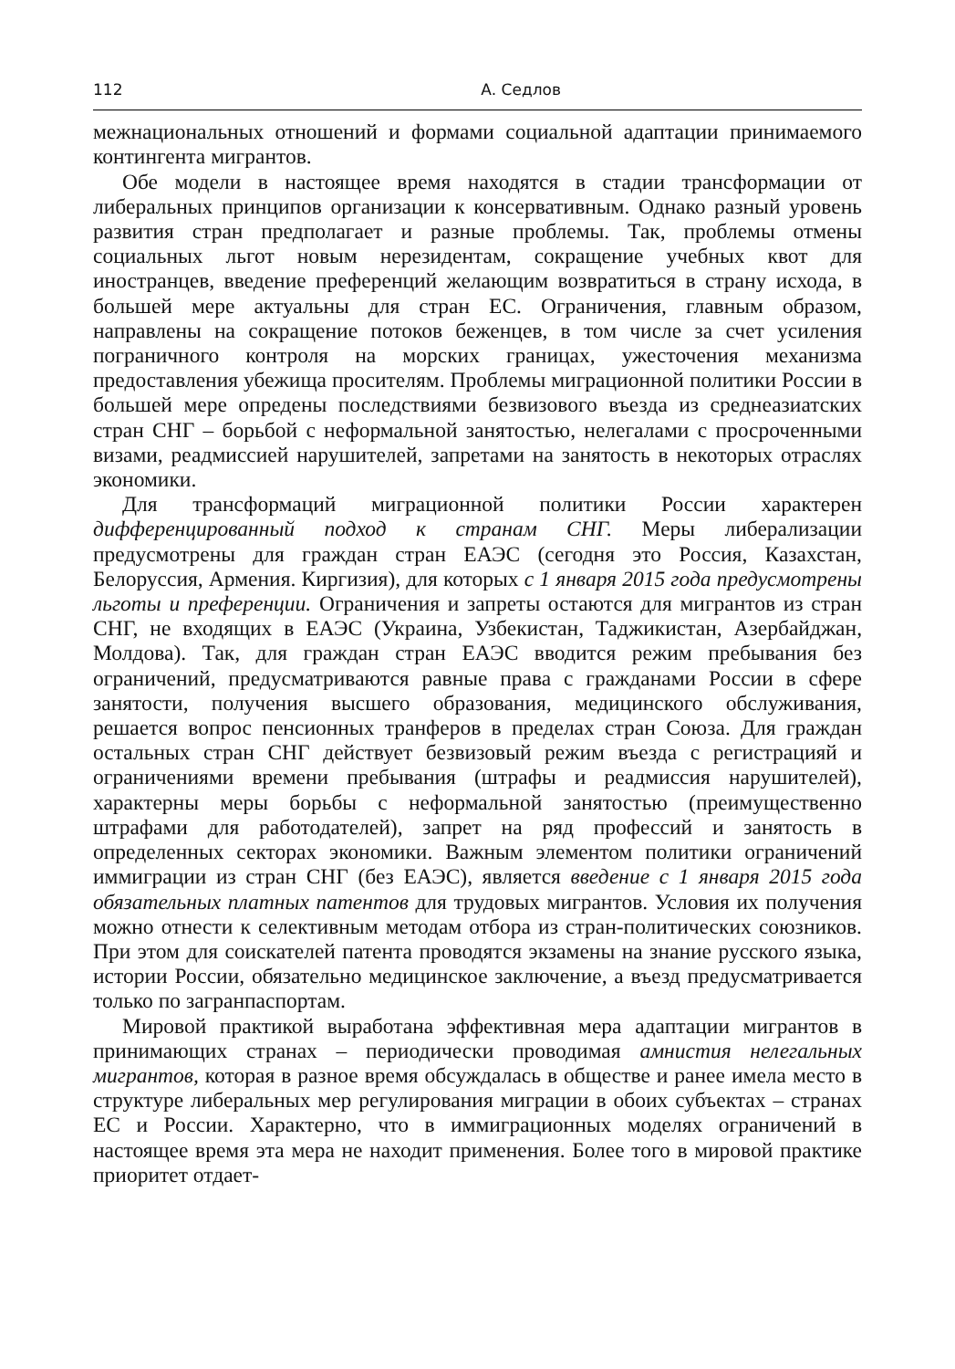112 А. Седлов
межнациональных отношений и формами социальной адаптации принимаемого контингента мигрантов.
Обе модели в настоящее время находятся в стадии трансформации от либеральных принципов организации к консервативным. Однако разный уровень развития стран предполагает и разные проблемы. Так, проблемы отмены социальных льгот новым нерезидентам, сокращение учебных квот для иностранцев, введение преференций желающим возвратиться в страну исхода, в большей мере актуальны для стран ЕС. Ограничения, главным образом, направлены на сокращение потоков беженцев, в том числе за счет усиления пограничного контроля на морских границах, ужесточения механизма предоставления убежища просителям. Проблемы миграционной политики России в большей мере опредены последствиями безвизового въезда из среднеазиатских стран СНГ – борьбой с неформальной занятостью, нелегалами с просроченными визами, реадмиссией нарушителей, запретами на занятость в некоторых отраслях экономики.
Для трансформаций миграционной политики России характерен дифференцированный подход к странам СНГ. Меры либерализации предусмотрены для граждан стран ЕАЭС (сегодня это Россия, Казахстан, Белоруссия, Армения. Киргизия), для которых с 1 января 2015 года предусмотрены льготы и преференции. Ограничения и запреты остаются для мигрантов из стран СНГ, не входящих в ЕАЭС (Украина, Узбекистан, Таджикистан, Азербайджан, Молдова). Так, для граждан стран ЕАЭС вводится режим пребывания без ограничений, предусматриваются равные права с гражданами России в сфере занятости, получения высшего образования, медицинского обслуживания, решается вопрос пенсионных транферов в пределах стран Союза. Для граждан остальных стран СНГ действует безвизовый режим въезда с регистрацияй и ограничениями времени пребывания (штрафы и реадмиссия нарушителей), характерны меры борьбы с неформальной занятостью (преимущественно штрафами для работодателей), запрет на ряд профессий и занятость в определенных секторах экономики. Важным элементом политики ограничений иммиграции из стран СНГ (без ЕАЭС), является введение с 1 января 2015 года обязательных платных патентов для трудовых мигрантов. Условия их получения можно отнести к селективным методам отбора из стран-политических союзников. При этом для соискателей патента проводятся экзамены на знание русского языка, истории России, обязательно медицинское заключение, а въезд предусматривается только по загранпаспортам.
Мировой практикой выработана эффективная мера адаптации мигрантов в принимающих странах – периодически проводимая амнистия нелегальных мигрантов, которая в разное время обсуждалась в обществе и ранее имела место в структуре либеральных мер регулирования миграции в обоих субъектах – странах ЕС и России. Характерно, что в иммиграционных моделях ограничений в настоящее время эта мера не находит применения. Более того в мировой практике приоритет отдает-